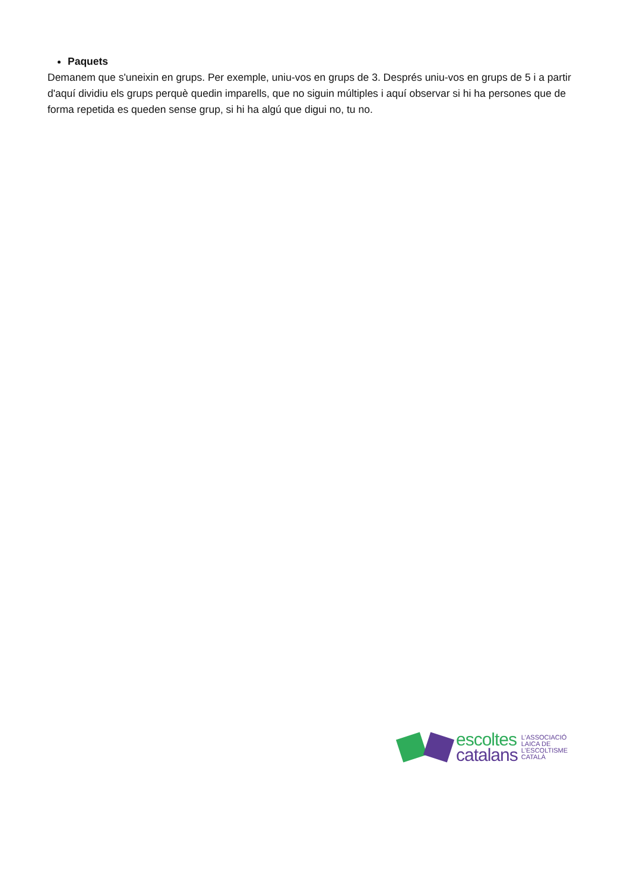Paquets
Demanem que s'uneixin en grups. Per exemple, uniu-vos en grups de 3. Després uniu-vos en grups de 5 i a partir d'aquí dividiu els grups perquè quedin imparells, que no siguin múltiples i aquí observar si hi ha persones que de forma repetida es queden sense grup, si hi ha algú que digui no, tu no.
escoltes
catalans
L'ASSOCIACIÓ
LAICA DE
L'ESCOLTISME
CATALÀ